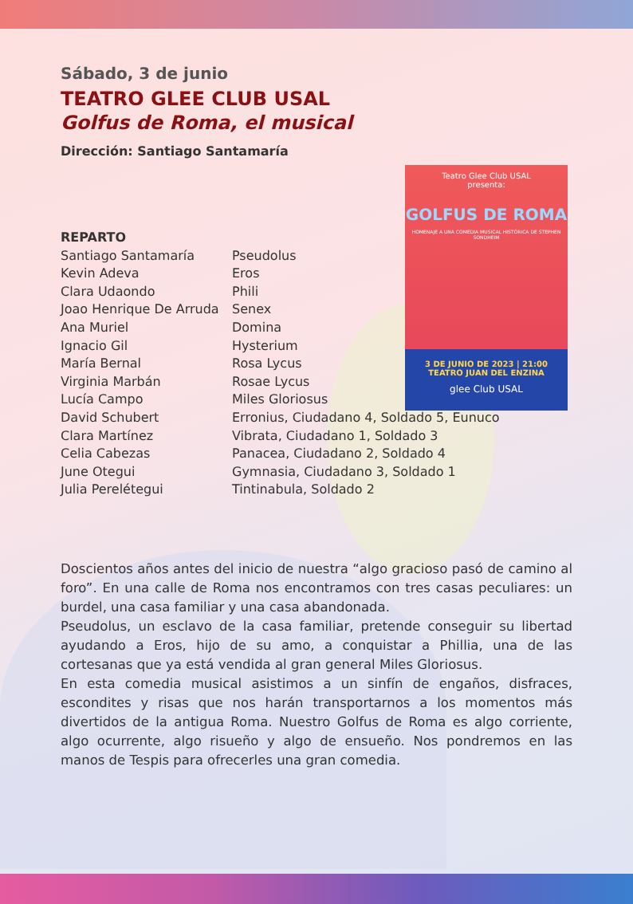Teatro Glee Club USAL
presenta:
GOLFUS DE ROMA
HOMENAJE A UNA COMEDIA MUSICAL HISTÓRICA DE STEPHEN SONDHEIM
3 DE JUNIO DE 2023 | 21:00
TEATRO JUAN DEL ENZINA
glee Club USAL
Sábado, 3 de junio
TEATRO GLEE CLUB USAL
Golfus de Roma, el musical
Dirección: Santiago Santamaría
REPARTO Santiago Santamaría Pseudolus Kevin Adeva Eros Clara Udaondo Phili Joao Henrique De Arruda Senex Ana Muriel Domina Ignacio Gil Hysterium María Bernal Rosa Lycus Virginia Marbán Rosae Lycus Lucía Campo Miles Gloriosus David Schubert Erronius, Ciudadano 4, Soldado 5, Eunuco Clara Martínez Vibrata, Ciudadano 1, Soldado 3 Celia Cabezas Panacea, Ciudadano 2, Soldado 4 June Otegui Gymnasia, Ciudadano 3, Soldado 1 Julia Perelétegui Tintinabula, Soldado 2
Doscientos años antes del inicio de nuestra “algo gracioso pasó de camino al foro”. En una calle de Roma nos encontramos con tres casas peculiares: un burdel, una casa familiar y una casa abandonada.
Pseudolus, un esclavo de la casa familiar, pretende conseguir su libertad ayudando a Eros, hijo de su amo, a conquistar a Phillia, una de las cortesanas que ya está vendida al gran general Miles Gloriosus.
En esta comedia musical asistimos a un sinfín de engaños, disfraces, escondites y risas que nos harán transportarnos a los momentos más divertidos de la antigua Roma. Nuestro Golfus de Roma es algo corriente, algo ocurrente, algo risueño y algo de ensueño. Nos pondremos en las manos de Tespis para ofrecerles una gran comedia.